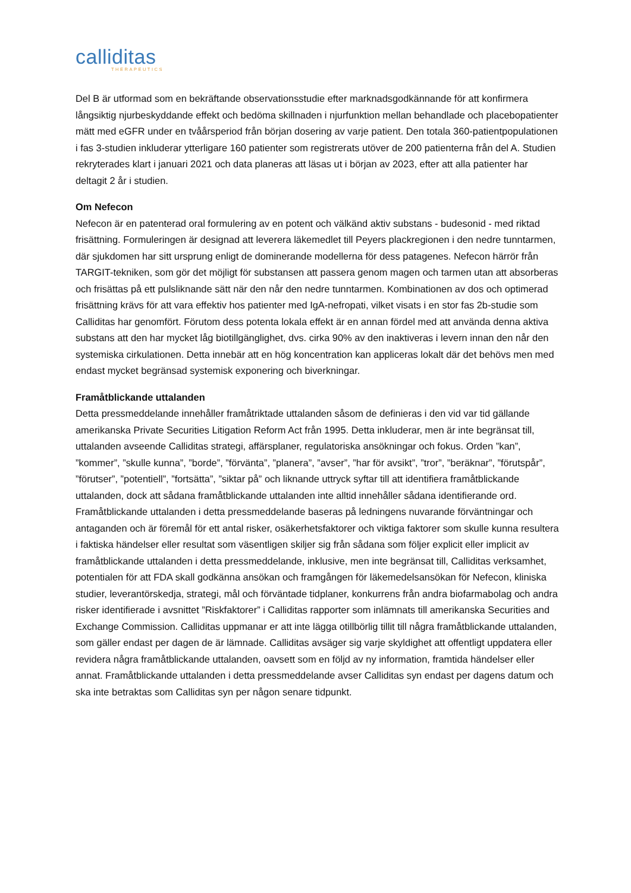calliditas
THERAPEUTICS
Del B är utformad som en bekräftande observationsstudie efter marknadsgodkännande för att konfirmera långsiktig njurbeskyddande effekt och bedöma skillnaden i njurfunktion mellan behandlade och placebopatienter mätt med eGFR under en tvåårsperiod från början dosering av varje patient. Den totala 360-patientpopulationen i fas 3-studien inkluderar ytterligare 160 patienter som registrerats utöver de 200 patienterna från del A. Studien rekryterades klart i januari 2021 och data planeras att läsas ut i början av 2023, efter att alla patienter har deltagit 2 år i studien.
Om Nefecon
Nefecon är en patenterad oral formulering av en potent och välkänd aktiv substans - budesonid - med riktad frisättning. Formuleringen är designad att leverera läkemedlet till Peyers plackregionen i den nedre tunntarmen, där sjukdomen har sitt ursprung enligt de dominerande modellerna för dess patagenes. Nefecon härrör från TARGIT-tekniken, som gör det möjligt för substansen att passera genom magen och tarmen utan att absorberas och frisättas på ett pulsliknande sätt när den når den nedre tunntarmen. Kombinationen av dos och optimerad frisättning krävs för att vara effektiv hos patienter med IgA-nefropati, vilket visats i en stor fas 2b-studie som Calliditas har genomfört. Förutom dess potenta lokala effekt är en annan fördel med att använda denna aktiva substans att den har mycket låg biotillgänglighet, dvs. cirka 90% av den inaktiveras i levern innan den når den systemiska cirkulationen. Detta innebär att en hög koncentration kan appliceras lokalt där det behövs men med endast mycket begränsad systemisk exponering och biverkningar.
Framåtblickande uttalanden
Detta pressmeddelande innehåller framåtriktade uttalanden såsom de definieras i den vid var tid gällande amerikanska Private Securities Litigation Reform Act från 1995. Detta inkluderar, men är inte begränsat till, uttalanden avseende Calliditas strategi, affärsplaner, regulatoriska ansökningar och fokus. Orden ”kan”, ”kommer”, ”skulle kunna”, ”borde”, ”förvänta”, ”planera”, ”avser”, ”har för avsikt”, ”tror”, ”beräknar”, ”förutspår”, ”förutser”, ”potentiell”, ”fortsätta”, ”siktar på” och liknande uttryck syftar till att identifiera framåtblickande uttalanden, dock att sådana framåtblickande uttalanden inte alltid innehåller sådana identifierande ord. Framåtblickande uttalanden i detta pressmeddelande baseras på ledningens nuvarande förväntningar och antaganden och är föremål för ett antal risker, osäkerhetsfaktorer och viktiga faktorer som skulle kunna resultera i faktiska händelser eller resultat som väsentligen skiljer sig från sådana som följer explicit eller implicit av framåtblickande uttalanden i detta pressmeddelande, inklusive, men inte begränsat till, Calliditas verksamhet, potentialen för att FDA skall godkänna ansökan och framgången för läkemedelsansökan för Nefecon, kliniska studier, leverantörskedja, strategi, mål och förväntade tidplaner, konkurrens från andra biofarmabolag och andra risker identifierade i avsnittet ”Riskfaktorer” i Calliditas rapporter som inlämnats till amerikanska Securities and Exchange Commission. Calliditas uppmanar er att inte lägga otillbörlig tillit till några framåtblickande uttalanden, som gäller endast per dagen de är lämnade. Calliditas avsäger sig varje skyldighet att offentligt uppdatera eller revidera några framåtblickande uttalanden, oavsett som en följd av ny information, framtida händelser eller annat. Framåtblickande uttalanden i detta pressmeddelande avser Calliditas syn endast per dagens datum och ska inte betraktas som Calliditas syn per någon senare tidpunkt.